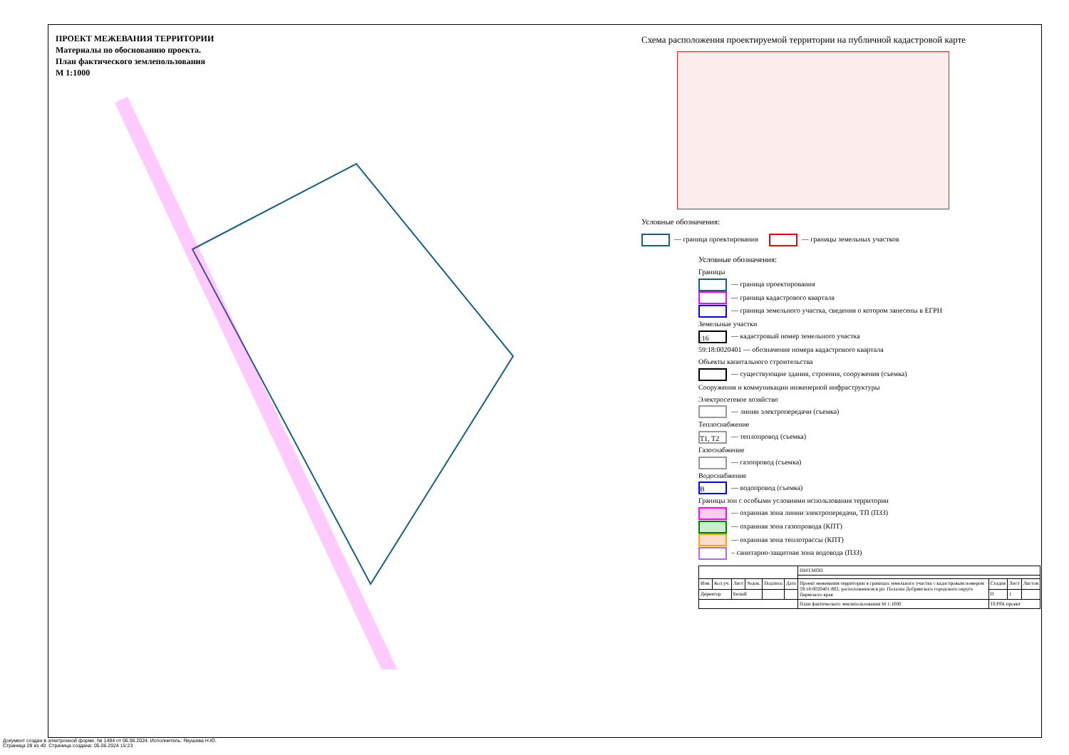ПРОЕКТ МЕЖЕВАНИЯ ТЕРРИТОРИИ
Материалы по обоснованию проекта.
План фактического землепользования
М 1:1000
Схема расположения проектируемой территории на публичной кадастровой карте
Условные обозначения:
— граница проектирования — границы земельных участков
Условные обозначения:
Границы
— граница проектирования
— граница кадастрового квартала
— граница земельного участка, сведения о котором занесены в ЕГРН
Земельные участки
:16 — кадастровый номер земельного участка
59:18:0020401 — обозначение номера кадастрового квартала
Объекты капитального строительства
— существующие здания, строения, сооружения (съемка)
Сооружения и коммуникации инженерной инфраструктуры
Электросетевое хозяйство
— линии электропередачи (съемка)
Теплоснабжение
Т1, Т2 — теплопровод (съемка)
Газоснабжение
— газопровод (съемка)
Водоснабжение
В — водопровод (съемка)
Границы зон с особыми условиями использования территории
— охранная зона линии электропередачи, ТП (ПЗЗ)
— охранная зона газопровода (КПТ)
— охранная зона теплотрассы (КПТ)
– санитарно-защитная зона водовода (ПЗЗ)
| | | | | | | ПМТ.МОП | | | |
| Изм. | Кол.уч. | Лист | №док. | Подпись | Дата | Проект межевания территории в границах земельного участка с кадастровым номером 59:18:0020401:802, расположенном в рп. Полазна Добрянского городского округа Пермского края | Стадия | Лист | Листов |
| Директор | | Белый | | | | | П | 1 | |
| | | | | | | План фактического землепользования М 1:1000 | ТЕРРА проект | | |
Документ создан в электронной форме. № 1494 от 06.06.2024. Исполнитель: Якушева Н.Ю.
Страница 28 из 40. Страница создана: 05.06.2024 15:23